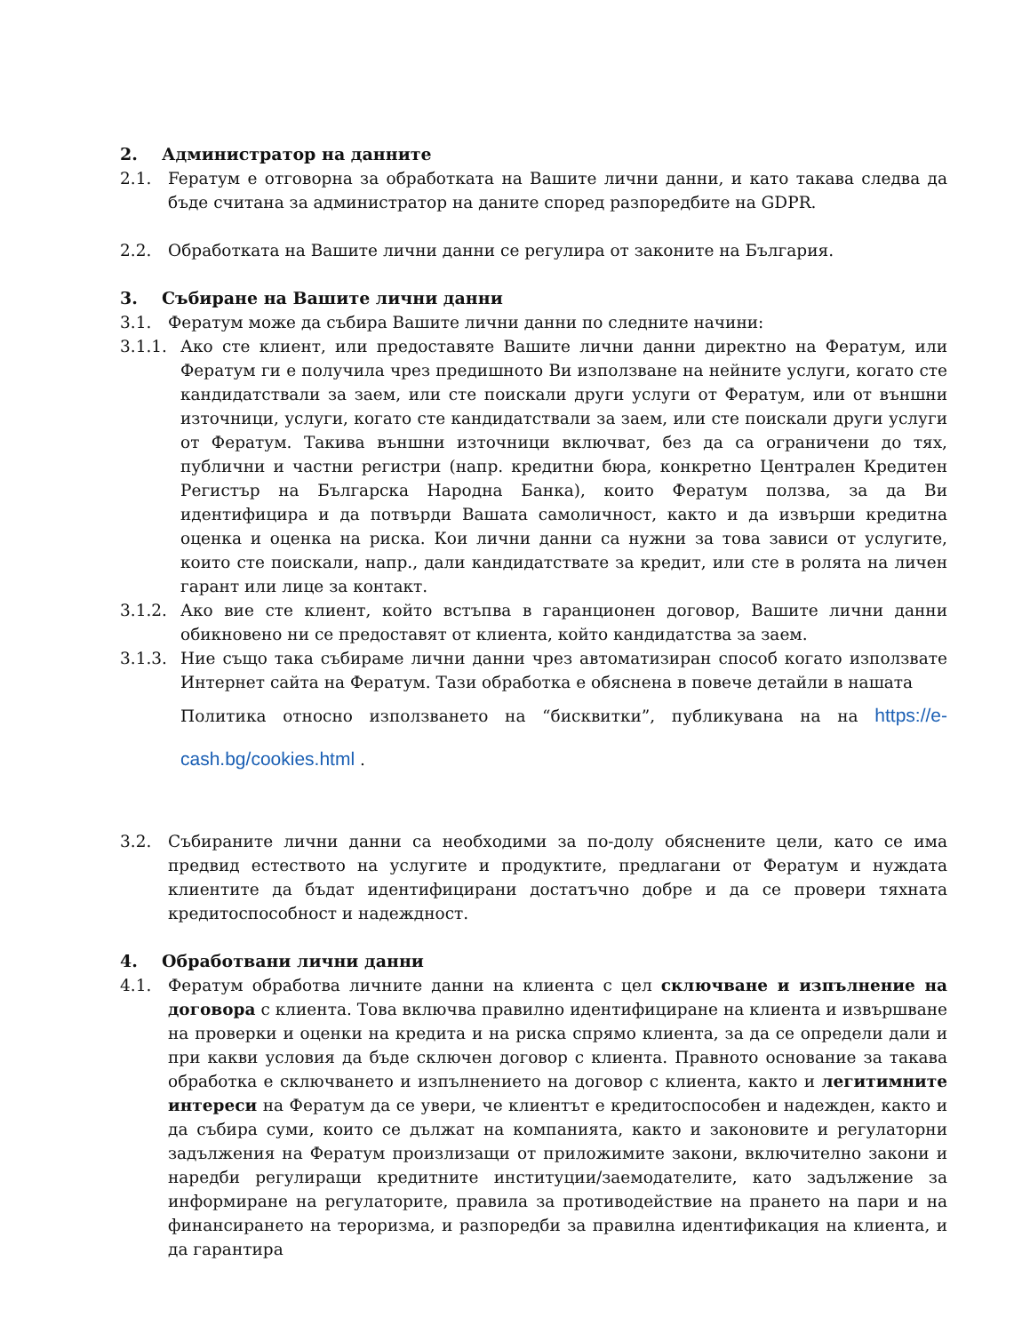2. Администратор на данните
2.1. Feратум е отговорна за обработката на Вашите лични данни, и като такава следва да бъде считана за администратор на даните според разпоредбите на GDPR.
2.2. Обработката на Вашите лични данни се регулира от законите на България.
3. Събиране на Вашите лични данни
3.1. Фератум може да събира Вашите лични данни по следните начини:
3.1.1. Ако сте клиент, или предоставяте Вашите лични данни директно на Фератум, или Фератум ги е получила чрез предишното Ви използване на нейните услуги, когато сте кандидатствали за заем, или сте поискали други услуги от Фератум, или от външни източници, услуги, когато сте кандидатствали за заем, или сте поискали други услуги от Фератум. Такива външни източници включват, без да са ограничени до тях, публични и частни регистри (напр. кредитни бюра, конкретно Централен Кредитен Регистър на Българска Народна Банка), които Фератум ползва, за да Ви идентифицира и да потвърди Вашата самоличност, както и да извърши кредитна оценка и оценка на риска. Кои лични данни са нужни за това зависи от услугите, които сте поискали, напр., дали кандидатствате за кредит, или сте в ролята на личен гарант или лице за контакт.
3.1.2. Ако вие сте клиент, който встъпва в гаранционен договор, Вашите лични данни обикновено ни се предоставят от клиента, който кандидатства за заем.
3.1.3. Ние също така събираме лични данни чрез автоматизиран способ когато използвате Интернет сайта на Фератум. Тази обработка е обяснена в повече детайли в нашата
Политика относно използването на “бисквитки”, публикувана на на https://e-cash.bg/cookies.html .
3.2. Събираните лични данни са необходими за по-долу обяснените цели, като се има предвид естеството на услугите и продуктите, предлагани от Фератум и нуждата клиентите да бъдат идентифицирани достатъчно добре и да се провери тяхната кредитоспособност и надеждност.
4. Обработвани лични данни
4.1. Фератум обработва личните данни на клиента с цел сключване и изпълнение на договора с клиента. Това включва правилно идентифициране на клиента и извършване на проверки и оценки на кредита и на риска спрямо клиента, за да се определи дали и при какви условия да бъде сключен договор с клиента. Правното основание за такава обработка е сключването и изпълнението на договор с клиента, както и легитимните интереси на Фератум да се увери, че клиентът е кредитоспособен и надежден, както и да събира суми, които се дължат на компанията, както и законовите и регулаторни задължения на Фератум произлизащи от приложимите закони, включително закони и наредби регулиращи кредитните институции/заемодателите, като задължение за информиране на регулаторите, правила за противодействие на прането на пари и на финансирането на тероризма, и разпоредби за правилна идентификация на клиента, и да гарантира